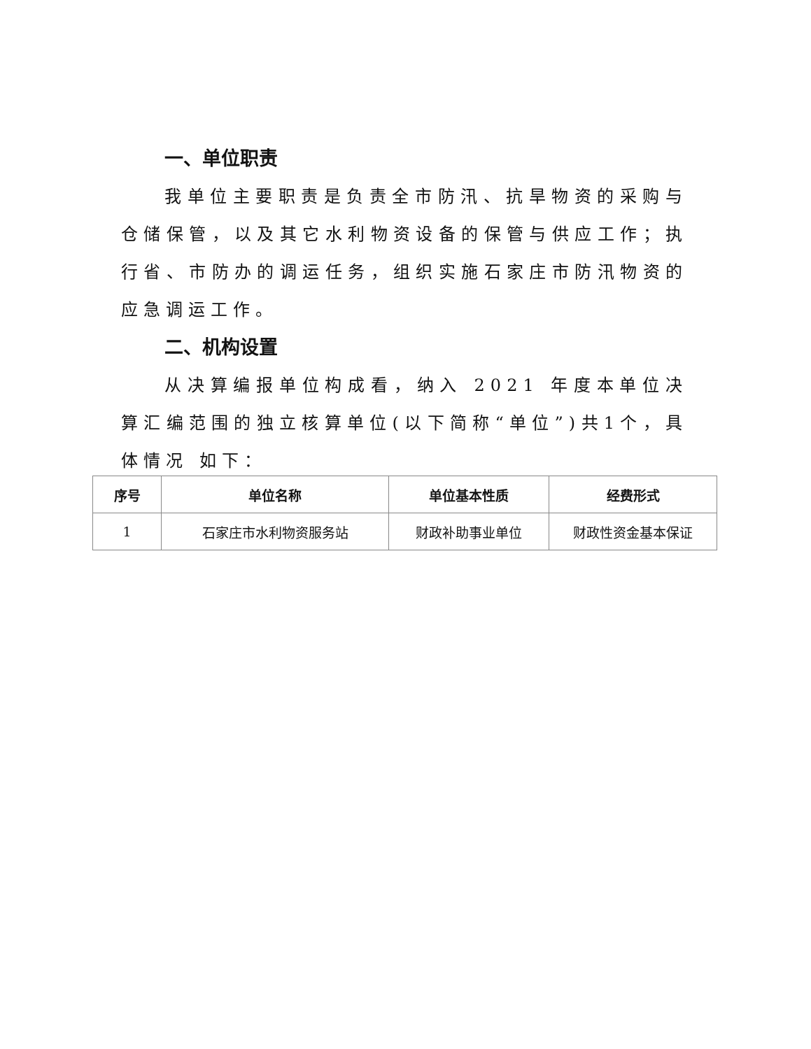一、单位职责
我单位主要职责是负责全市防汛、抗旱物资的采购与仓储保管，以及其它水利物资设备的保管与供应工作；执行省、市防办的调运任务，组织实施石家庄市防汛物资的应急调运工作。
二、机构设置
从决算编报单位构成看，纳入 2021 年度本单位决算汇编范围的独立核算单位(以下简称“单位”)共1个，具体情况 如下：
| 序号 | 单位名称 | 单位基本性质 | 经费形式 |
| --- | --- | --- | --- |
| 1 | 石家庄市水利物资服务站 | 财政补助事业单位 | 财政性资金基本保证 |